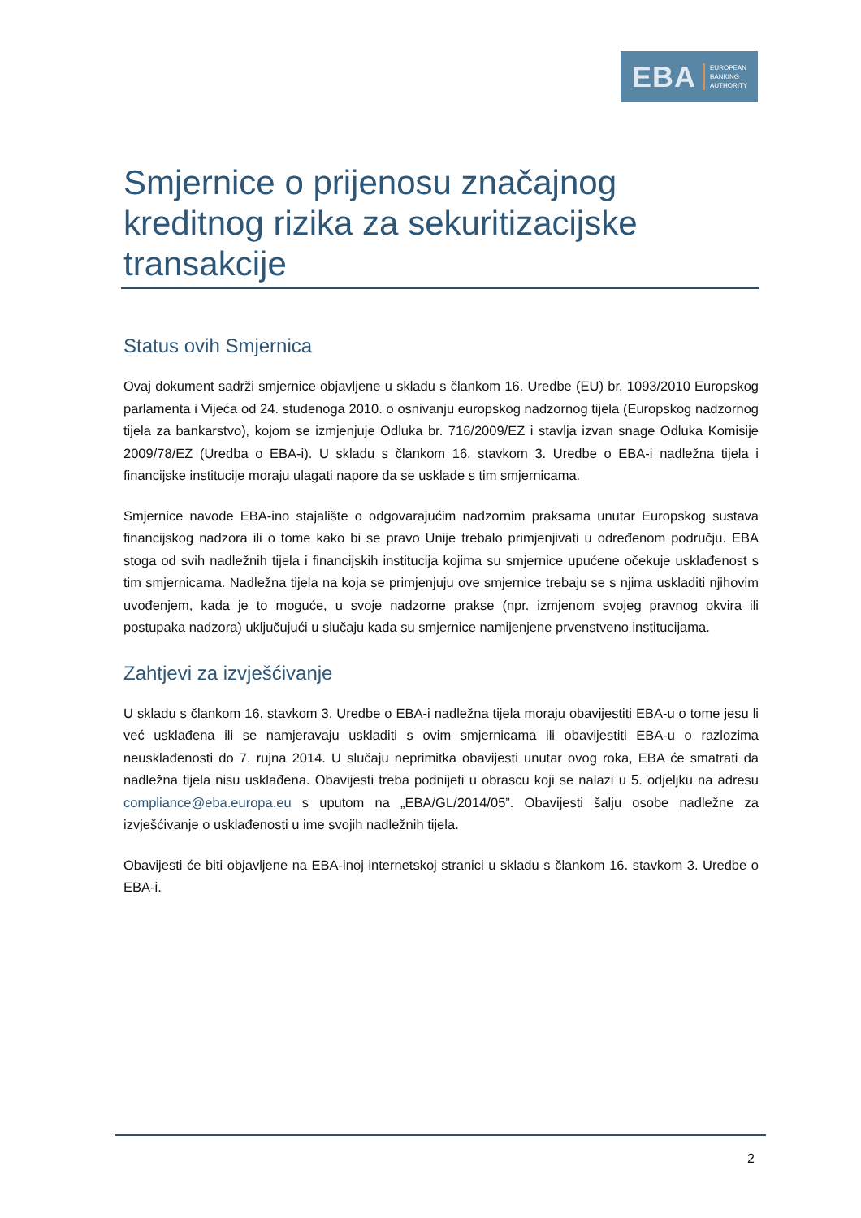EBA EUROPEAN
BANKING
AUTHORITY
Smjernice o prijenosu značajnog kreditnog rizika za sekuritizacijske transakcije
Status ovih Smjernica
Ovaj dokument sadrži smjernice objavljene u skladu s člankom 16. Uredbe (EU) br. 1093/2010 Europskog parlamenta i Vijeća od 24. studenoga 2010. o osnivanju europskog nadzornog tijela (Europskog nadzornog tijela za bankarstvo), kojom se izmjenjuje Odluka br. 716/2009/EZ i stavlja izvan snage Odluka Komisije 2009/78/EZ (Uredba o EBA-i). U skladu s člankom 16. stavkom 3. Uredbe o EBA-i nadležna tijela i financijske institucije moraju ulagati napore da se usklade s tim smjernicama.
Smjernice navode EBA-ino stajalište o odgovarajućim nadzornim praksama unutar Europskog sustava financijskog nadzora ili o tome kako bi se pravo Unije trebalo primjenjivati u određenom području. EBA stoga od svih nadležnih tijela i financijskih institucija kojima su smjernice upućene očekuje usklađenost s tim smjernicama. Nadležna tijela na koja se primjenjuju ove smjernice trebaju se s njima uskladiti njihovim uvođenjem, kada je to moguće, u svoje nadzorne prakse (npr. izmjenom svojeg pravnog okvira ili postupaka nadzora) uključujući u slučaju kada su smjernice namijenjene prvenstveno institucijama.
Zahtjevi za izvješćivanje
U skladu s člankom 16. stavkom 3. Uredbe o EBA-i nadležna tijela moraju obavijestiti EBA-u o tome jesu li već usklađena ili se namjeravaju uskladiti s ovim smjernicama ili obavijestiti EBA-u o razlozima neusklađenosti do 7. rujna 2014. U slučaju neprimitka obavijesti unutar ovog roka, EBA će smatrati da nadležna tijela nisu usklađena. Obavijesti treba podnijeti u obrascu koji se nalazi u 5. odjeljku na adresu compliance@eba.europa.eu s uputom na „EBA/GL/2014/05”. Obavijesti šalju osobe nadležne za izvješćivanje o usklađenosti u ime svojih nadležnih tijela.
Obavijesti će biti objavljene na EBA-inoj internetskoj stranici u skladu s člankom 16. stavkom 3. Uredbe o EBA-i.
2